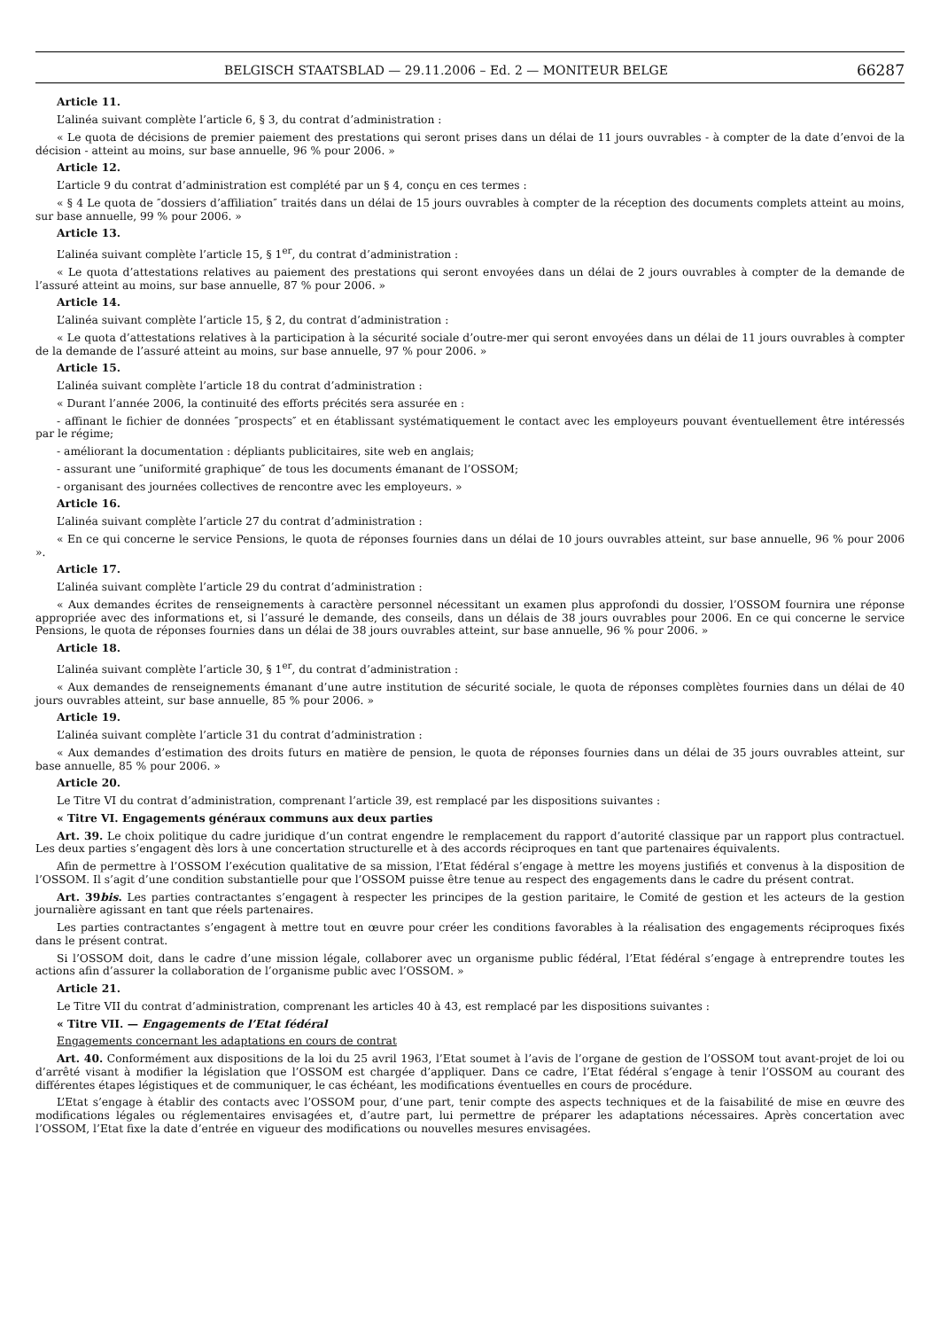BELGISCH STAATSBLAD — 29.11.2006 – Ed. 2 — MONITEUR BELGE 66287
Article 11.
L’alinéa suivant complète l’article 6, § 3, du contrat d’administration :
« Le quota de décisions de premier paiement des prestations qui seront prises dans un délai de 11 jours ouvrables - à compter de la date d’envoi de la décision - atteint au moins, sur base annuelle, 96 % pour 2006. »
Article 12.
L’article 9 du contrat d’administration est complété par un § 4, conçu en ces termes :
« § 4 Le quota de ″dossiers d’affiliation″ traités dans un délai de 15 jours ouvrables à compter de la réception des documents complets atteint au moins, sur base annuelle, 99 % pour 2006. »
Article 13.
L’alinéa suivant complète l’article 15, § 1<sup>er</sup>, du contrat d’administration :
« Le quota d’attestations relatives au paiement des prestations qui seront envoyées dans un délai de 2 jours ouvrables à compter de la demande de l’assuré atteint au moins, sur base annuelle, 87 % pour 2006. »
Article 14.
L’alinéa suivant complète l’article 15, § 2, du contrat d’administration :
« Le quota d’attestations relatives à la participation à la sécurité sociale d’outre-mer qui seront envoyées dans un délai de 11 jours ouvrables à compter de la demande de l’assuré atteint au moins, sur base annuelle, 97 % pour 2006. »
Article 15.
L’alinéa suivant complète l’article 18 du contrat d’administration :
« Durant l’année 2006, la continuité des efforts précités sera assurée en :
- affinant le fichier de données ″prospects″ et en établissant systématiquement le contact avec les employeurs pouvant éventuellement être intéressés par le régime;
- améliorant la documentation : dépliants publicitaires, site web en anglais;
- assurant une ″uniformité graphique″ de tous les documents émanant de l’OSSOM;
- organisant des journées collectives de rencontre avec les employeurs. »
Article 16.
L’alinéa suivant complète l’article 27 du contrat d’administration :
« En ce qui concerne le service Pensions, le quota de réponses fournies dans un délai de 10 jours ouvrables atteint, sur base annuelle, 96 % pour 2006 ».
Article 17.
L’alinéa suivant complète l’article 29 du contrat d’administration :
« Aux demandes écrites de renseignements à caractère personnel nécessitant un examen plus approfondi du dossier, l’OSSOM fournira une réponse appropriée avec des informations et, si l’assuré le demande, des conseils, dans un délais de 38 jours ouvrables pour 2006. En ce qui concerne le service Pensions, le quota de réponses fournies dans un délai de 38 jours ouvrables atteint, sur base annuelle, 96 % pour 2006. »
Article 18.
L’alinéa suivant complète l’article 30, § 1<sup>er</sup>, du contrat d’administration :
« Aux demandes de renseignements émanant d’une autre institution de sécurité sociale, le quota de réponses complètes fournies dans un délai de 40 jours ouvrables atteint, sur base annuelle, 85 % pour 2006. »
Article 19.
L’alinéa suivant complète l’article 31 du contrat d’administration :
« Aux demandes d’estimation des droits futurs en matière de pension, le quota de réponses fournies dans un délai de 35 jours ouvrables atteint, sur base annuelle, 85 % pour 2006. »
Article 20.
Le Titre VI du contrat d’administration, comprenant l’article 39, est remplacé par les dispositions suivantes :
« Titre VI. Engagements généraux communs aux deux parties
Art. 39. Le choix politique du cadre juridique d’un contrat engendre le remplacement du rapport d’autorité classique par un rapport plus contractuel. Les deux parties s’engagent dès lors à une concertation structurelle et à des accords réciproques en tant que partenaires équivalents.
Afin de permettre à l’OSSOM l’exécution qualitative de sa mission, l’Etat fédéral s’engage à mettre les moyens justifiés et convenus à la disposition de l’OSSOM. Il s’agit d’une condition substantielle pour que l’OSSOM puisse être tenue au respect des engagements dans le cadre du présent contrat.
Art. 39bis. Les parties contractantes s’engagent à respecter les principes de la gestion paritaire, le Comité de gestion et les acteurs de la gestion journalière agissant en tant que réels partenaires.
Les parties contractantes s’engagent à mettre tout en œuvre pour créer les conditions favorables à la réalisation des engagements réciproques fixés dans le présent contrat.
Si l’OSSOM doit, dans le cadre d’une mission légale, collaborer avec un organisme public fédéral, l’Etat fédéral s’engage à entreprendre toutes les actions afin d’assurer la collaboration de l’organisme public avec l’OSSOM. »
Article 21.
Le Titre VII du contrat d’administration, comprenant les articles 40 à 43, est remplacé par les dispositions suivantes :
« Titre VII. — Engagements de l’Etat fédéral
Engagements concernant les adaptations en cours de contrat
Art. 40. Conformément aux dispositions de la loi du 25 avril 1963, l’Etat soumet à l’avis de l’organe de gestion de l’OSSOM tout avant-projet de loi ou d’arrêté visant à modifier la législation que l’OSSOM est chargée d’appliquer. Dans ce cadre, l’Etat fédéral s’engage à tenir l’OSSOM au courant des différentes étapes légistiques et de communiquer, le cas échéant, les modifications éventuelles en cours de procédure.
L’Etat s’engage à établir des contacts avec l’OSSOM pour, d’une part, tenir compte des aspects techniques et de la faisabilité de mise en œuvre des modifications légales ou réglementaires envisagées et, d’autre part, lui permettre de préparer les adaptations nécessaires. Après concertation avec l’OSSOM, l’Etat fixe la date d’entrée en vigueur des modifications ou nouvelles mesures envisagées.